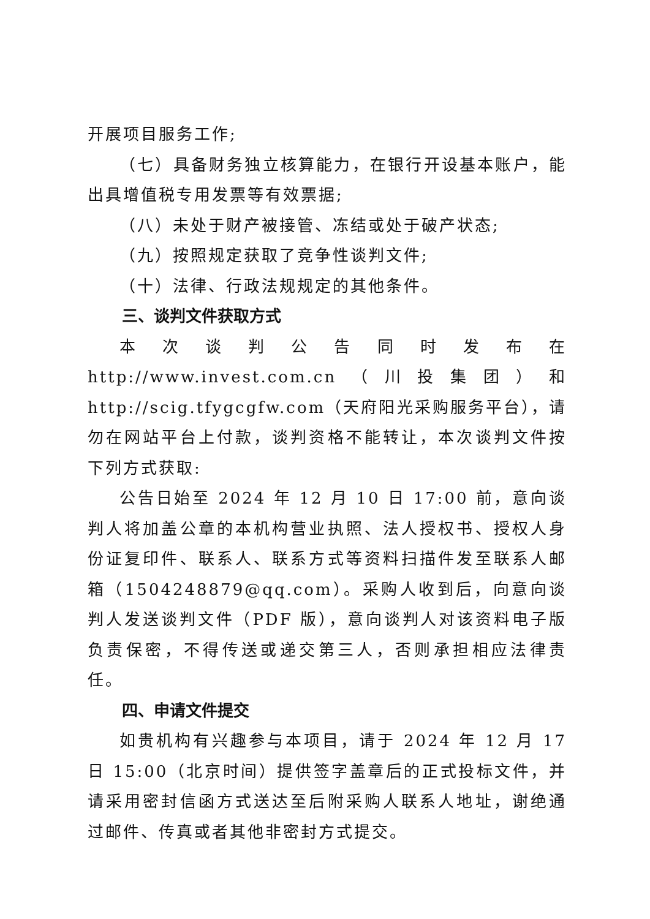开展项目服务工作;
（七）具备财务独立核算能力，在银行开设基本账户，能出具增值税专用发票等有效票据;
（八）未处于财产被接管、冻结或处于破产状态;
（九）按照规定获取了竞争性谈判文件;
（十）法律、行政法规规定的其他条件。
三、谈判文件获取方式
本次谈判公告同时发布在 http://www.invest.com.cn（川投集团）和 http://scig.tfygcgfw.com（天府阳光采购服务平台），请勿在网站平台上付款，谈判资格不能转让，本次谈判文件按下列方式获取:
公告日始至 2024 年 12 月 10 日 17:00 前，意向谈判人将加盖公章的本机构营业执照、法人授权书、授权人身份证复印件、联系人、联系方式等资料扫描件发至联系人邮箱（1504248879@qq.com）。采购人收到后，向意向谈判人发送谈判文件（PDF 版），意向谈判人对该资料电子版负责保密，不得传送或递交第三人，否则承担相应法律责任。
四、申请文件提交
如贵机构有兴趣参与本项目，请于 2024 年 12 月 17 日 15:00（北京时间）提供签字盖章后的正式投标文件，并请采用密封信函方式送达至后附采购人联系人地址，谢绝通过邮件、传真或者其他非密封方式提交。